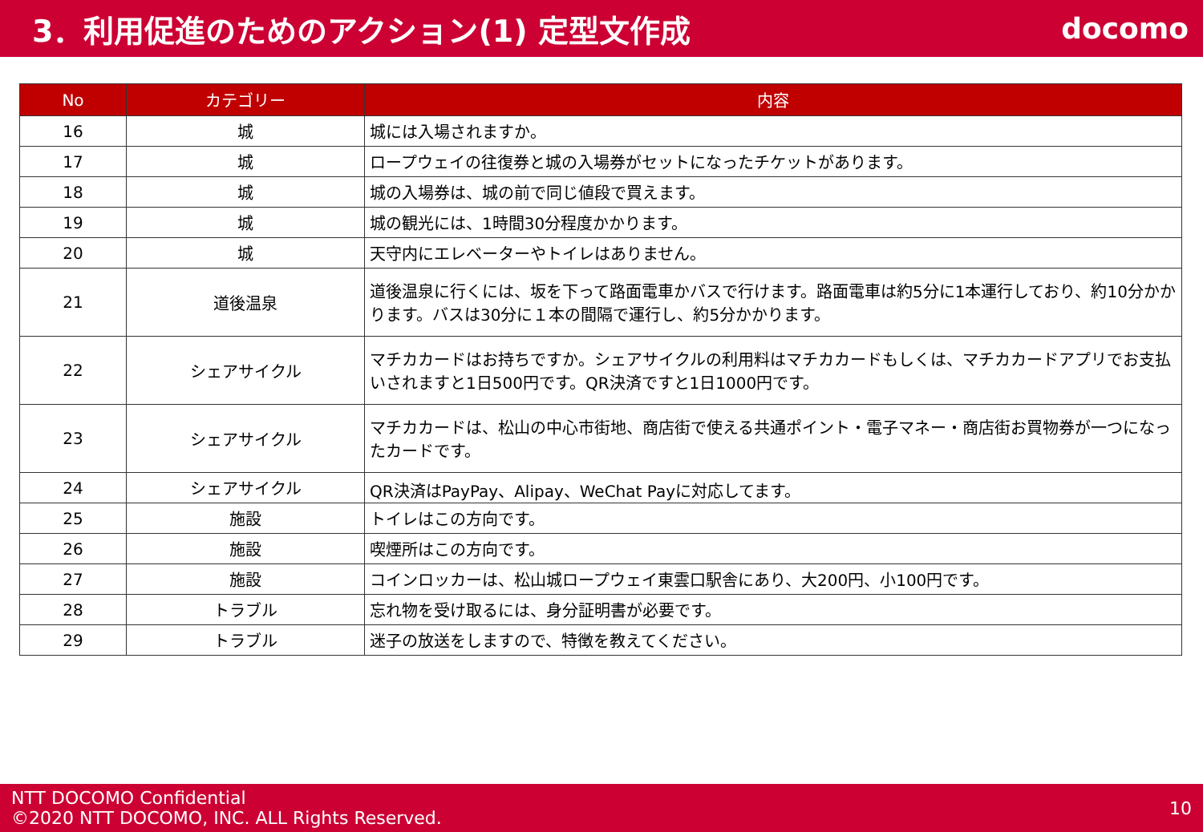3．利用促進のためのアクション(1) 定型文作成
docomo
| No | カテゴリー | 内容 |
| --- | --- | --- |
| 16 | 城 | 城には入場されますか。 |
| 17 | 城 | ロープウェイの往復券と城の入場券がセットになったチケットがあります。 |
| 18 | 城 | 城の入場券は、城の前で同じ値段で買えます。 |
| 19 | 城 | 城の観光には、1時間30分程度かかります。 |
| 20 | 城 | 天守内にエレベーターやトイレはありません。 |
| 21 | 道後温泉 | 道後温泉に行くには、坂を下って路面電車かバスで行けます。路面電車は約5分に1本運行しており、約10分かかります。バスは30分に１本の間隔で運行し、約5分かかります。 |
| 22 | シェアサイクル | マチカカードはお持ちですか。シェアサイクルの利用料はマチカカードもしくは、マチカカードアプリでお支払いされますと1日500円です。QR決済ですと1日1000円です。 |
| 23 | シェアサイクル | マチカカードは、松山の中心市街地、商店街で使える共通ポイント・電子マネー・商店街お買物券が一つになったカードです。 |
| 24 | シェアサイクル | QR決済はPayPay、Alipay、WeChat Payに対応してます。 |
| 25 | 施設 | トイレはこの方向です。 |
| 26 | 施設 | 喫煙所はこの方向です。 |
| 27 | 施設 | コインロッカーは、松山城ロープウェイ東雲口駅舎にあり、大200円、小100円です。 |
| 28 | トラブル | 忘れ物を受け取るには、身分証明書が必要です。 |
| 29 | トラブル | 迷子の放送をしますので、特徴を教えてください。 |
NTT DOCOMO Confidential
©2020 NTT DOCOMO, INC. ALL Rights Reserved.
10